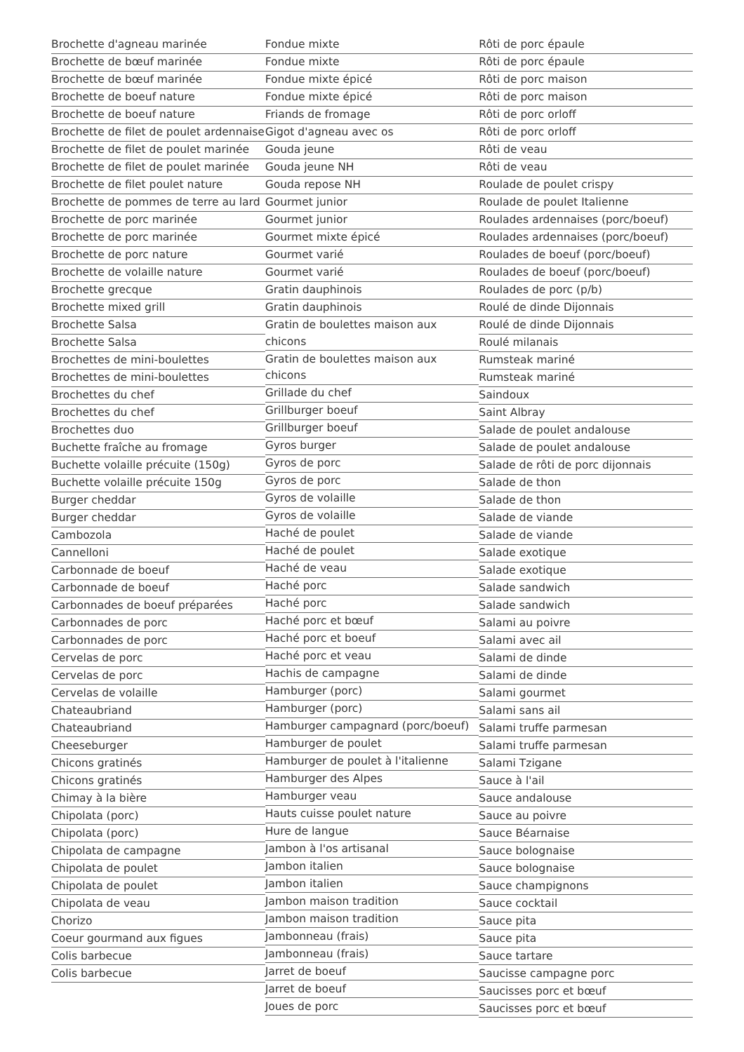Brochette d'agneau marinée
Brochette de bœuf marinée
Brochette de bœuf marinée
Brochette de boeuf nature
Brochette de boeuf nature
Brochette de filet de poulet ardennaise
Brochette de filet de poulet marinée
Brochette de filet de poulet marinée
Brochette de filet poulet nature
Brochette de pommes de terre au lard
Brochette de porc marinée
Brochette de porc marinée
Brochette de porc nature
Brochette de volaille nature
Brochette grecque
Brochette mixed grill
Brochette Salsa
Brochette Salsa
Brochettes de mini-boulettes
Brochettes de mini-boulettes
Brochettes du chef
Brochettes du chef
Brochettes duo
Buchette fraîche au fromage
Buchette volaille précuite (150g)
Buchette volaille précuite 150g
Burger cheddar
Burger cheddar
Cambozola
Cannelloni
Carbonnade de boeuf
Carbonnade de boeuf
Carbonnades de boeuf préparées
Carbonnades de porc
Carbonnades de porc
Cervelas de porc
Cervelas de porc
Cervelas de volaille
Chateaubriand
Chateaubriand
Cheeseburger
Chicons gratinés
Chicons gratinés
Chimay à la bière
Chipolata (porc)
Chipolata (porc)
Chipolata de campagne
Chipolata de poulet
Chipolata de poulet
Chipolata de veau
Chorizo
Coeur gourmand aux figues
Colis barbecue
Colis barbecue
Fondue mixte
Fondue mixte
Fondue mixte épicé
Fondue mixte épicé
Friands de fromage
Gigot d'agneau avec os
Gouda jeune
Gouda jeune NH
Gouda repose NH
Gourmet junior
Gourmet junior
Gourmet mixte épicé
Gourmet varié
Gourmet varié
Gratin dauphinois
Gratin dauphinois
Gratin de boulettes maison aux chicons
Gratin de boulettes maison aux chicons
Grillade du chef
Grillburger boeuf
Grillburger boeuf
Gyros burger
Gyros de porc
Gyros de porc
Gyros de volaille
Gyros de volaille
Haché de poulet
Haché de poulet
Haché de veau
Haché porc
Haché porc
Haché porc et bœuf
Haché porc et boeuf
Haché porc et veau
Hachis de campagne
Hamburger (porc)
Hamburger (porc)
Hamburger campagnard (porc/boeuf)
Hamburger de poulet
Hamburger de poulet à l'italienne
Hamburger des Alpes
Hamburger veau
Hauts cuisse poulet nature
Hure de langue
Jambon à l'os artisanal
Jambon italien
Jambon italien
Jambon maison tradition
Jambon maison tradition
Jambonneau (frais)
Jambonneau (frais)
Jarret de boeuf
Jarret de boeuf
Joues de porc
Rôti de porc épaule
Rôti de porc épaule
Rôti de porc maison
Rôti de porc maison
Rôti de porc orloff
Rôti de porc orloff
Rôti de veau
Rôti de veau
Roulade de poulet crispy
Roulade de poulet Italienne
Roulades ardennaises (porc/boeuf)
Roulades ardennaises (porc/boeuf)
Roulades de boeuf (porc/boeuf)
Roulades de boeuf (porc/boeuf)
Roulades de porc (p/b)
Roulé de dinde Dijonnais
Roulé de dinde Dijonnais
Roulé milanais
Rumsteak mariné
Rumsteak mariné
Saindoux
Saint Albray
Salade de poulet andalouse
Salade de poulet andalouse
Salade de rôti de porc dijonnais
Salade de thon
Salade de thon
Salade de viande
Salade de viande
Salade exotique
Salade exotique
Salade sandwich
Salade sandwich
Salami au poivre
Salami avec ail
Salami de dinde
Salami de dinde
Salami gourmet
Salami sans ail
Salami truffe parmesan
Salami truffe parmesan
Salami Tzigane
Sauce à l'ail
Sauce andalouse
Sauce au poivre
Sauce Béarnaise
Sauce bolognaise
Sauce bolognaise
Sauce champignons
Sauce cocktail
Sauce pita
Sauce pita
Sauce tartare
Saucisse campagne porc
Saucisses porc et bœuf
Saucisses porc et bœuf